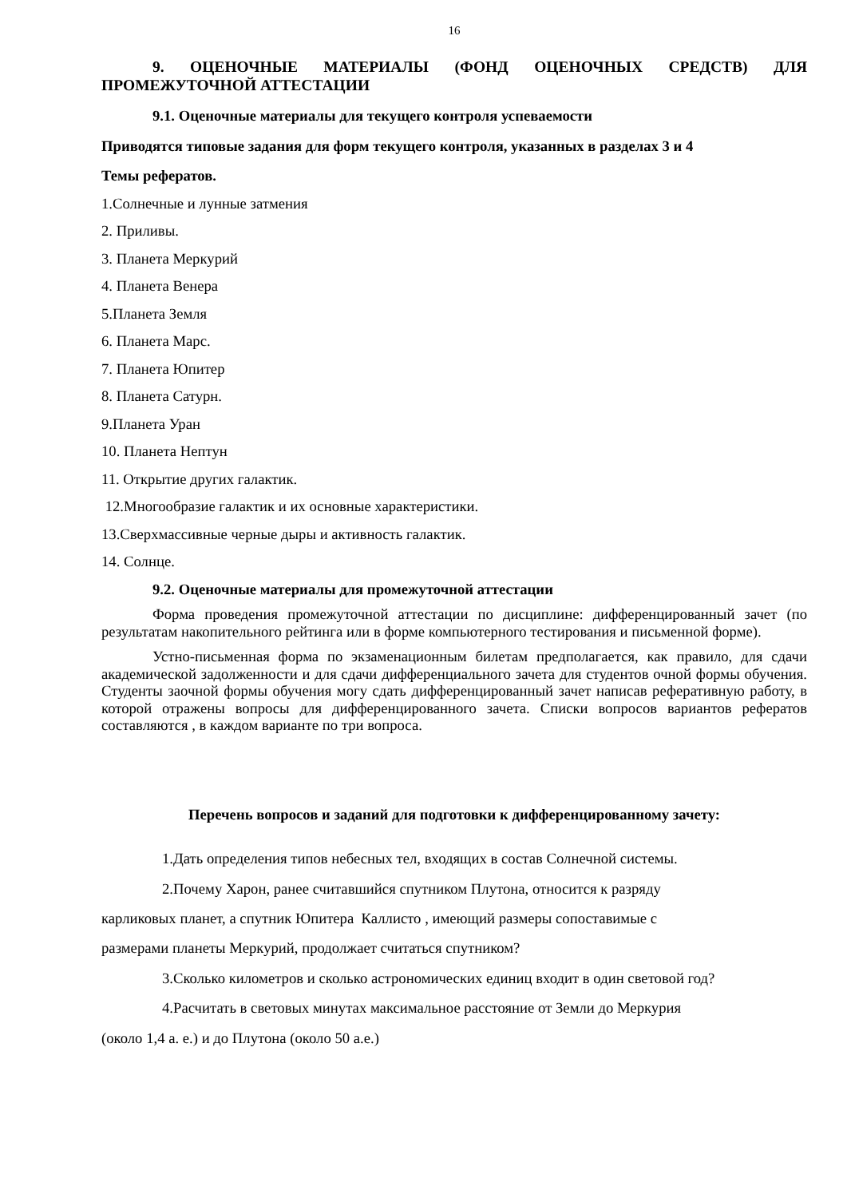16
9. ОЦЕНОЧНЫЕ МАТЕРИАЛЫ (ФОНД ОЦЕНОЧНЫХ СРЕДСТВ) ДЛЯ ПРОМЕЖУТОЧНОЙ АТТЕСТАЦИИ
9.1. Оценочные материалы для текущего контроля успеваемости
Приводятся типовые задания для форм текущего контроля, указанных в разделах 3 и 4
Темы рефератов.
1.Солнечные и лунные затмения
2. Приливы.
3. Планета Меркурий
4. Планета Венера
5.Планета Земля
6. Планета Марс.
7. Планета Юпитер
8. Планета Сатурн.
9.Планета Уран
10. Планета Нептун
11. Открытие других галактик.
12.Многообразие галактик и их основные характеристики.
13.Сверхмассивные черные дыры и активность галактик.
14. Солнце.
9.2. Оценочные материалы для промежуточной аттестации
Форма проведения промежуточной аттестации по дисциплине: дифференцированный зачет (по результатам накопительного рейтинга или в форме компьютерного тестирования и письменной форме).
Устно-письменная форма по экзаменационным билетам предполагается, как правило, для сдачи академической задолженности и для сдачи дифференциального зачета для студентов очной формы обучения. Студенты заочной формы обучения могу сдать дифференцированный зачет написав реферативную работу, в которой отражены вопросы для дифференцированного зачета. Списки вопросов вариантов рефератов составляются , в каждом варианте по три вопроса.
Перечень вопросов и заданий для подготовки к дифференцированному зачету:
1.Дать определения типов небесных тел, входящих в состав Солнечной системы.
2.Почему Харон, ранее считавшийся спутником Плутона, относится к разряду
карликовых планет, а спутник Юпитера Каллисто , имеющий размеры сопоставимые с
размерами планеты Меркурий, продолжает считаться спутником?
3.Сколько километров и сколько астрономических единиц входит в один световой год?
4.Расчитать в световых минутах максимальное расстояние от Земли до Меркурия
(около 1,4 а. е.) и до Плутона (около 50 а.е.)